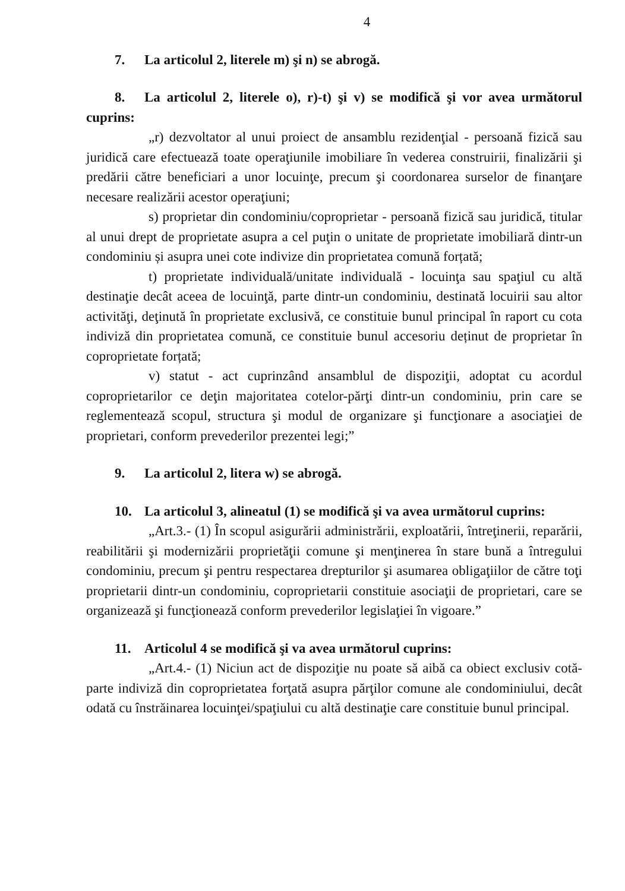4
7. La articolul 2, literele m) şi n) se abrogă.
8. La articolul 2, literele o), r)-t) şi v) se modifică şi vor avea următorul cuprins:
„r) dezvoltator al unui proiect de ansamblu rezidenţial - persoană fizică sau juridică care efectuează toate operaţiunile imobiliare în vederea construirii, finalizării şi predării către beneficiari a unor locuinţe, precum şi coordonarea surselor de finanţare necesare realizării acestor operaţiuni;
s) proprietar din condominiu/coproprietar - persoană fizică sau juridică, titular al unui drept de proprietate asupra a cel puţin o unitate de proprietate imobiliară dintr-un condominiu și asupra unei cote indivize din proprietatea comună forțată;
t) proprietate individuală/unitate individuală - locuinţa sau spaţiul cu altă destinaţie decât aceea de locuinţă, parte dintr-un condominiu, destinată locuirii sau altor activităţi, deţinută în proprietate exclusivă, ce constituie bunul principal în raport cu cota indiviză din proprietatea comună, ce constituie bunul accesoriu deținut de proprietar în coproprietate forțată;
v) statut - act cuprinzând ansamblul de dispoziţii, adoptat cu acordul coproprietarilor ce deţin majoritatea cotelor-părţi dintr-un condominiu, prin care se reglementează scopul, structura şi modul de organizare şi funcţionare a asociaţiei de proprietari, conform prevederilor prezentei legi;”
9. La articolul 2, litera w) se abrogă.
10. La articolul 3, alineatul (1) se modifică şi va avea următorul cuprins:
„Art.3.- (1) În scopul asigurării administrării, exploatării, întreţinerii, reparării, reabilitării şi modernizării proprietăţii comune şi menţinerea în stare bună a întregului condominiu, precum şi pentru respectarea drepturilor şi asumarea obligaţiilor de către toţi proprietarii dintr-un condominiu, coproprietarii constituie asociaţii de proprietari, care se organizează şi funcţionează conform prevederilor legislaţiei în vigoare.”
11. Articolul 4 se modifică şi va avea următorul cuprins:
„Art.4.- (1) Niciun act de dispoziţie nu poate să aibă ca obiect exclusiv cotă-parte indiviză din coproprietatea forţată asupra părţilor comune ale condominiului, decât odată cu înstrăinarea locuinţei/spaţiului cu altă destinaţie care constituie bunul principal.